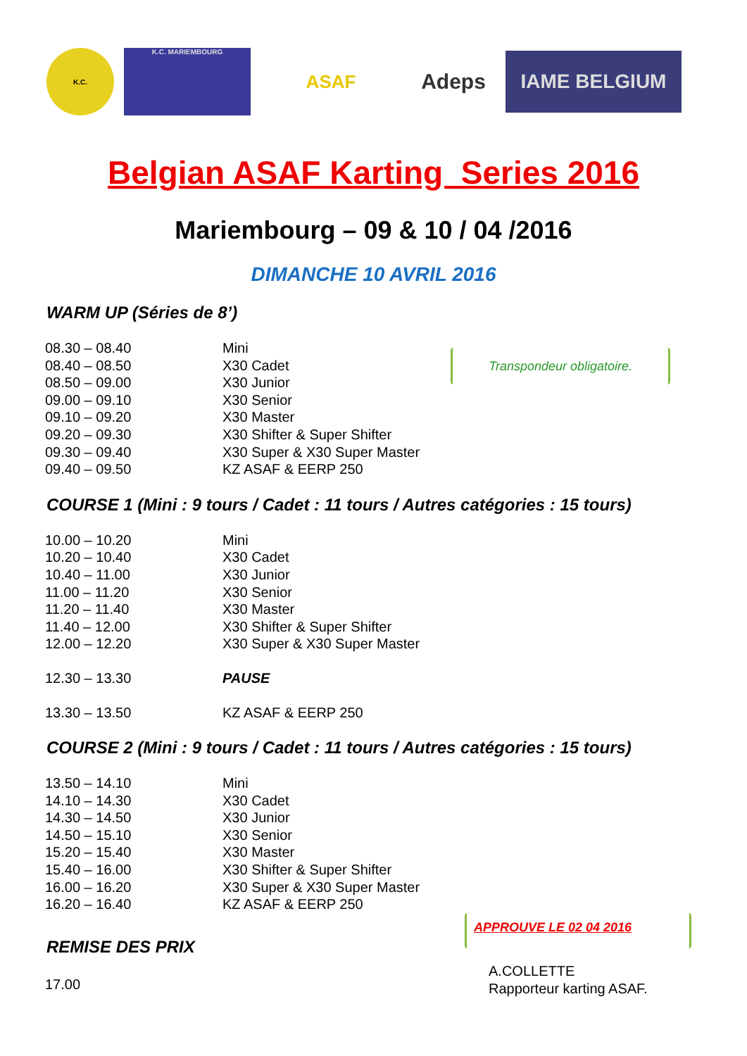K.C. K.C. MARIEMBOURG
ASAF
Adeps
IAME BELGIUM
Belgian ASAF Karting Series 2016
Mariembourg – 09 & 10 / 04 /2016
DIMANCHE 10 AVRIL 2016
WARM UP (Séries de 8’)
| 08.30 – 08.40 | Mini |
| 08.40 – 08.50 | X30 Cadet |
| 08.50 – 09.00 | X30 Junior |
| 09.00 – 09.10 | X30 Senior |
| 09.10 – 09.20 | X30 Master |
| 09.20 – 09.30 | X30 Shifter & Super Shifter |
| 09.30 – 09.40 | X30 Super & X30 Super Master |
| 09.40 – 09.50 | KZ ASAF & EERP 250 |
Transpondeur obligatoire.
COURSE 1 (Mini : 9 tours / Cadet : 11 tours / Autres catégories : 15 tours)
| 10.00 – 10.20 | Mini |
| 10.20 – 10.40 | X30 Cadet |
| 10.40 – 11.00 | X30 Junior |
| 11.00 – 11.20 | X30 Senior |
| 11.20 – 11.40 | X30 Master |
| 11.40 – 12.00 | X30 Shifter & Super Shifter |
| 12.00 – 12.20 | X30 Super & X30 Super Master |
| 12.30 – 13.30 | PAUSE |
| 13.30 – 13.50 | KZ ASAF & EERP 250 |
COURSE 2 (Mini : 9 tours / Cadet : 11 tours / Autres catégories : 15 tours)
| 13.50 – 14.10 | Mini |
| 14.10 – 14.30 | X30 Cadet |
| 14.30 – 14.50 | X30 Junior |
| 14.50 – 15.10 | X30 Senior |
| 15.20 – 15.40 | X30 Master |
| 15.40 – 16.00 | X30 Shifter & Super Shifter |
| 16.00 – 16.20 | X30 Super & X30 Super Master |
| 16.20 – 16.40 | KZ ASAF & EERP 250 |
REMISE DES PRIX
17.00
APPROUVE LE 02 04 2016
A.COLLETTE
Rapporteur karting ASAF.